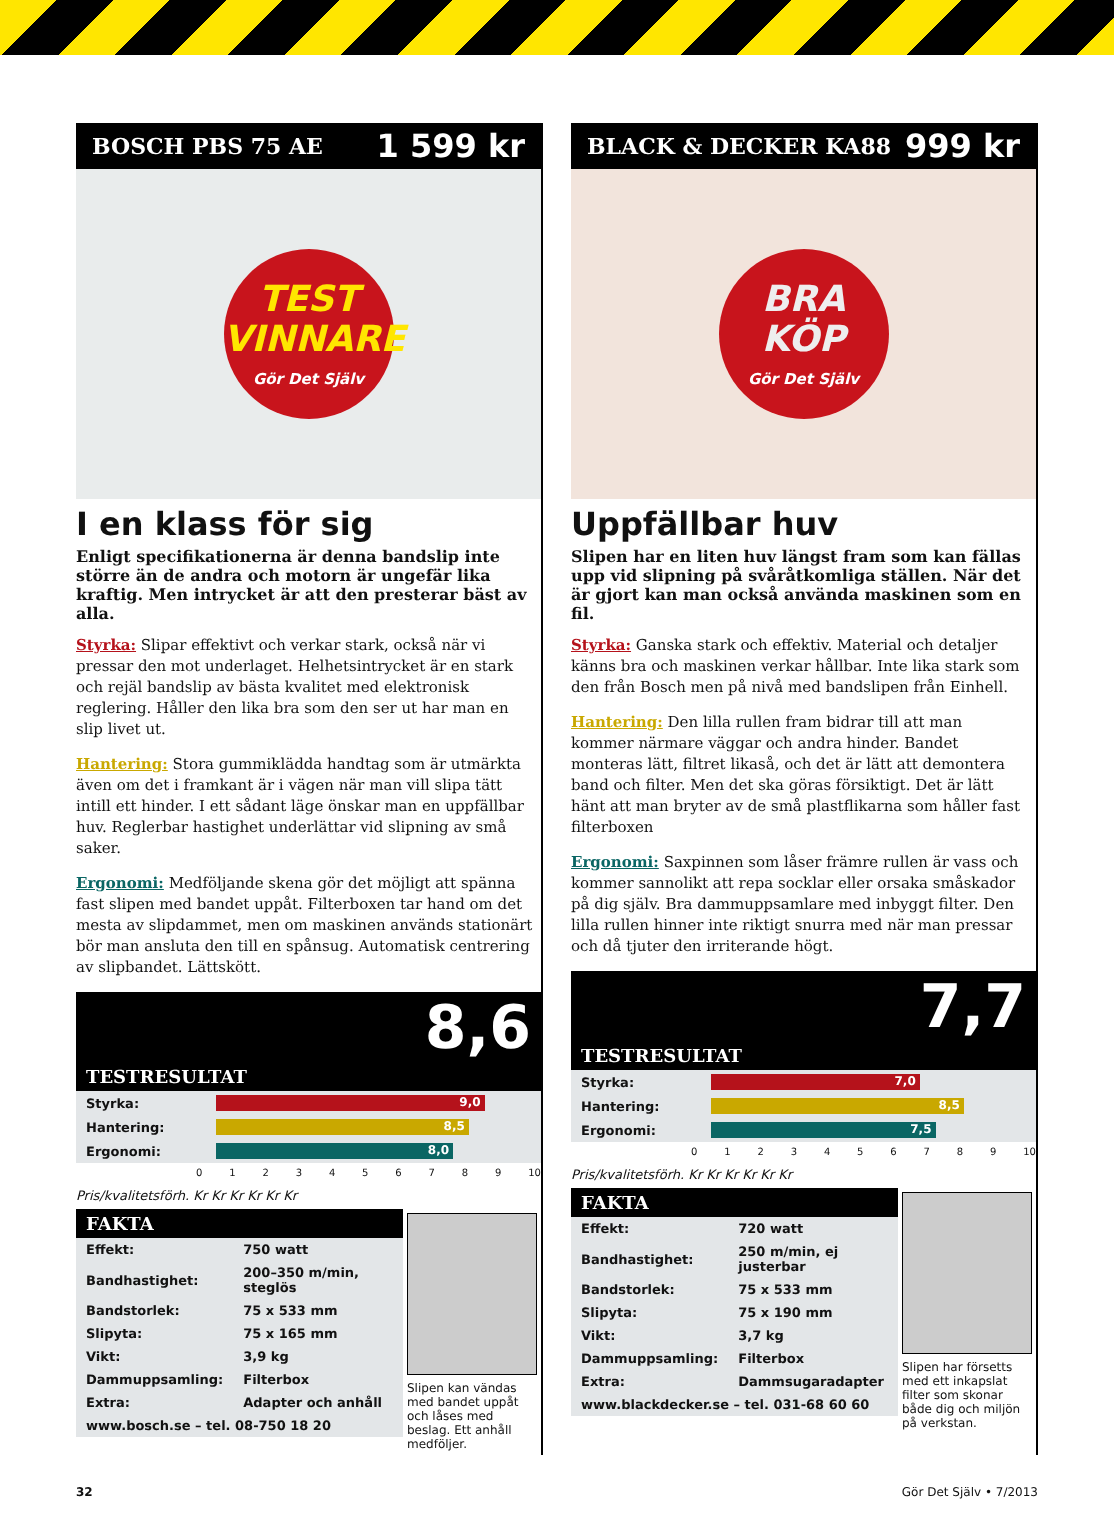BOSCH PBS 75 AE 1 599 kr
TEST
VINNARE
Gör Det Själv
I en klass för sig
Enligt specifikationerna är denna bandslip inte större än de andra och motorn är ungefär lika kraftig. Men intrycket är att den presterar bäst av alla.
Styrka: Slipar effektivt och verkar stark, också när vi pressar den mot underlaget. Helhetsintrycket är en stark och rejäl bandslip av bästa kvalitet med elektronisk reglering. Håller den lika bra som den ser ut har man en slip livet ut.
Hantering: Stora gummiklädda handtag som är utmärkta även om det i framkant är i vägen när man vill slipa tätt intill ett hinder. I ett sådant läge önskar man en uppfällbar huv. Reglerbar hastighet underlättar vid slipning av små saker.
Ergonomi: Medföljande skena gör det möjligt att spänna fast slipen med bandet uppåt. Filterboxen tar hand om det mesta av slipdammet, men om maskinen används stationärt bör man ansluta den till en spånsug. Automatisk centrering av slipbandet. Lättskött.
8,6
TESTRESULTAT
| Styrka: | 9,0 |
| Hantering: | 8,5 |
| Ergonomi: | 8,0 |
0 1 2 3 4 5 6 7 8 9 10
Pris/kvalitetsförh. Kr Kr Kr Kr Kr Kr
FAKTA
| Effekt: | 750 watt |
| Bandhastighet: | 200–350 m/min, steglös |
| Bandstorlek: | 75 x 533 mm |
| Slipyta: | 75 x 165 mm |
| Vikt: | 3,9 kg |
| Dammuppsamling: | Filterbox |
| Extra: | Adapter och anhåll |
| www.bosch.se – tel. 08-750 18 20 | |
Slipen kan vändas med bandet uppåt och låses med beslag. Ett anhåll medföljer.
BLACK & DECKER KA88 999 kr
BRA
KÖP
Gör Det Själv
Uppfällbar huv
Slipen har en liten huv längst fram som kan fällas upp vid slipning på svåråtkomliga ställen. När det är gjort kan man också använda maskinen som en fil.
Styrka: Ganska stark och effektiv. Material och detaljer känns bra och maskinen verkar hållbar. Inte lika stark som den från Bosch men på nivå med bandslipen från Einhell.
Hantering: Den lilla rullen fram bidrar till att man kommer närmare väggar och andra hinder. Bandet monteras lätt, filtret likaså, och det är lätt att demontera band och filter. Men det ska göras försiktigt. Det är lätt hänt att man bryter av de små plastflikarna som håller fast filterboxen
Ergonomi: Saxpinnen som låser främre rullen är vass och kommer sannolikt att repa socklar eller orsaka småskador på dig själv. Bra dammuppsamlare med inbyggt filter. Den lilla rullen hinner inte riktigt snurra med när man pressar och då tjuter den irriterande högt.
7,7
TESTRESULTAT
| Styrka: | 7,0 |
| Hantering: | 8,5 |
| Ergonomi: | 7,5 |
0 1 2 3 4 5 6 7 8 9 10
Pris/kvalitetsförh. Kr Kr Kr Kr Kr Kr
FAKTA
| Effekt: | 720 watt |
| Bandhastighet: | 250 m/min, ej justerbar |
| Bandstorlek: | 75 x 533 mm |
| Slipyta: | 75 x 190 mm |
| Vikt: | 3,7 kg |
| Dammuppsamling: | Filterbox |
| Extra: | Dammsugaradapter |
| www.blackdecker.se – tel. 031-68 60 60 | |
Slipen har försetts med ett inkapslat filter som skonar både dig och miljön på verkstan.
32 Gör Det Själv • 7/2013